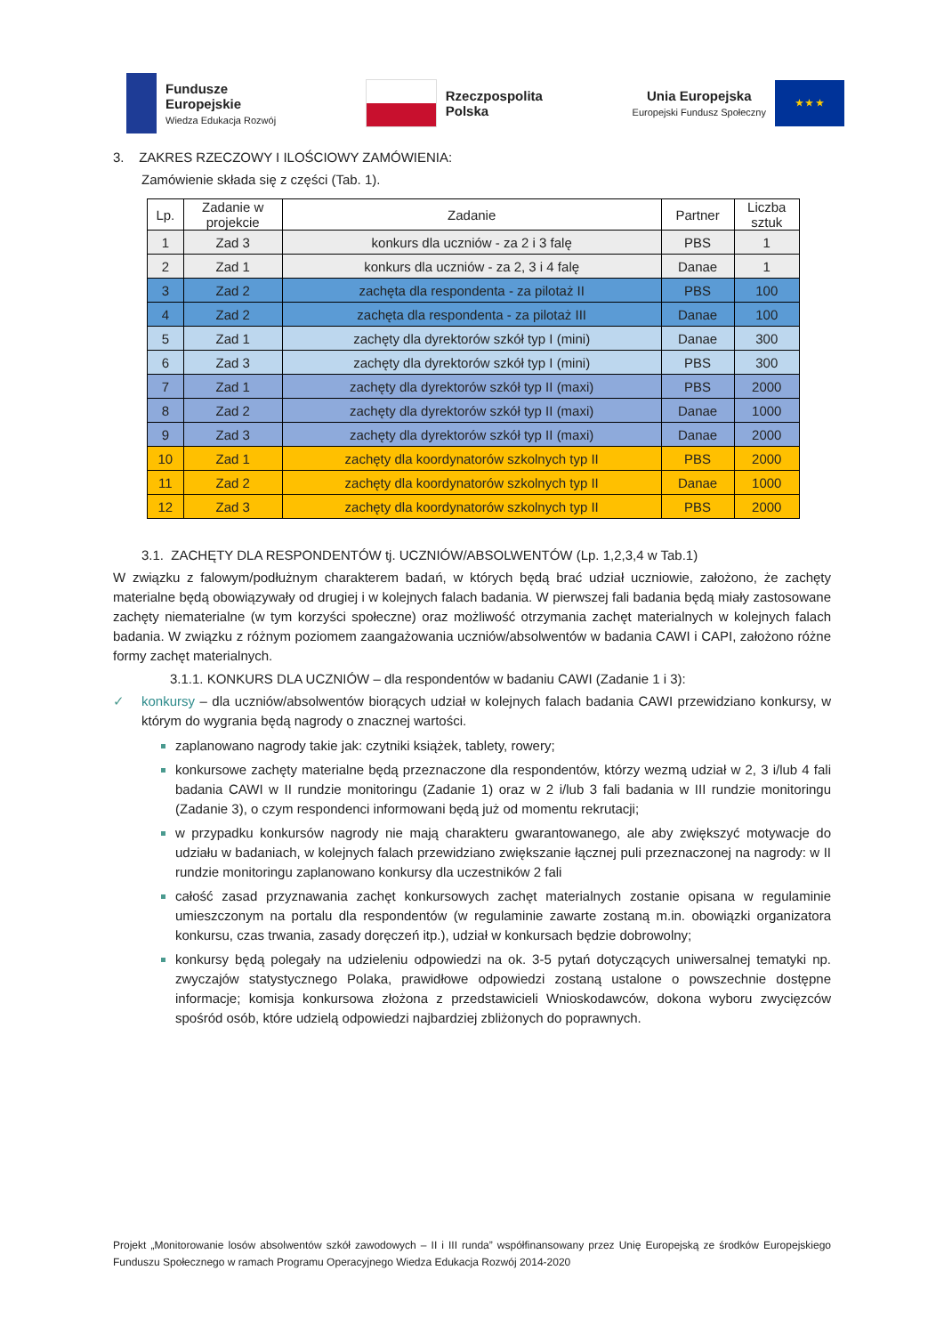Fundusze
Europejskie
Wiedza Edukacja Rozwój
Rzeczpospolita
Polska
Unia Europejska
Europejski Fundusz Społeczny
★ ★ ★
3. ZAKRES RZECZOWY I ILOŚCIOWY ZAMÓWIENIA:
Zamówienie składa się z części (Tab. 1).
| Lp. | Zadanie w projekcie | Zadanie | Partner | Liczba sztuk |
| --- | --- | --- | --- | --- |
| 1 | Zad 3 | konkurs dla uczniów - za 2 i 3 falę | PBS | 1 |
| 2 | Zad 1 | konkurs dla uczniów - za 2, 3 i 4 falę | Danae | 1 |
| 3 | Zad 2 | zachęta dla respondenta - za pilotaż II | PBS | 100 |
| 4 | Zad 2 | zachęta dla respondenta - za pilotaż III | Danae | 100 |
| 5 | Zad 1 | zachęty dla dyrektorów szkół typ I (mini) | Danae | 300 |
| 6 | Zad 3 | zachęty dla dyrektorów szkół typ I (mini) | PBS | 300 |
| 7 | Zad 1 | zachęty dla dyrektorów szkół typ II (maxi) | PBS | 2000 |
| 8 | Zad 2 | zachęty dla dyrektorów szkół typ II (maxi) | Danae | 1000 |
| 9 | Zad 3 | zachęty dla dyrektorów szkół typ II (maxi) | Danae | 2000 |
| 10 | Zad 1 | zachęty dla koordynatorów szkolnych typ II | PBS | 2000 |
| 11 | Zad 2 | zachęty dla koordynatorów szkolnych typ II | Danae | 1000 |
| 12 | Zad 3 | zachęty dla koordynatorów szkolnych typ II | PBS | 2000 |
3.1. ZACHĘTY DLA RESPONDENTÓW tj. UCZNIÓW/ABSOLWENTÓW (Lp. 1,2,3,4 w Tab.1)
W związku z falowym/podłużnym charakterem badań, w których będą brać udział uczniowie, założono, że zachęty materialne będą obowiązywały od drugiej i w kolejnych falach badania. W pierwszej fali badania będą miały zastosowane zachęty niematerialne (w tym korzyści społeczne) oraz możliwość otrzymania zachęt materialnych w kolejnych falach badania. W związku z różnym poziomem zaangażowania uczniów/absolwentów w badania CAWI i CAPI, założono różne formy zachęt materialnych.
3.1.1. KONKURS DLA UCZNIÓW – dla respondentów w badaniu CAWI (Zadanie 1 i 3):
✓ konkursy – dla uczniów/absolwentów biorących udział w kolejnych falach badania CAWI przewidziano konkursy, w którym do wygrania będą nagrody o znacznej wartości.
zaplanowano nagrody takie jak: czytniki książek, tablety, rowery;
konkursowe zachęty materialne będą przeznaczone dla respondentów, którzy wezmą udział w 2, 3 i/lub 4 fali badania CAWI w II rundzie monitoringu (Zadanie 1) oraz w 2 i/lub 3 fali badania w III rundzie monitoringu (Zadanie 3), o czym respondenci informowani będą już od momentu rekrutacji;
w przypadku konkursów nagrody nie mają charakteru gwarantowanego, ale aby zwiększyć motywacje do udziału w badaniach, w kolejnych falach przewidziano zwiększanie łącznej puli przeznaczonej na nagrody: w II rundzie monitoringu zaplanowano konkursy dla uczestników 2 fali
całość zasad przyznawania zachęt konkursowych zachęt materialnych zostanie opisana w regulaminie umieszczonym na portalu dla respondentów (w regulaminie zawarte zostaną m.in. obowiązki organizatora konkursu, czas trwania, zasady doręczeń itp.), udział w konkursach będzie dobrowolny;
konkursy będą polegały na udzieleniu odpowiedzi na ok. 3-5 pytań dotyczących uniwersalnej tematyki np. zwyczajów statystycznego Polaka, prawidłowe odpowiedzi zostaną ustalone o powszechnie dostępne informacje; komisja konkursowa złożona z przedstawicieli Wnioskodawców, dokona wyboru zwycięzców spośród osób, które udzielą odpowiedzi najbardziej zbliżonych do poprawnych.
Projekt „Monitorowanie losów absolwentów szkół zawodowych – II i III runda” współfinansowany przez Unię Europejską ze środków Europejskiego Funduszu Społecznego w ramach Programu Operacyjnego Wiedza Edukacja Rozwój 2014-2020